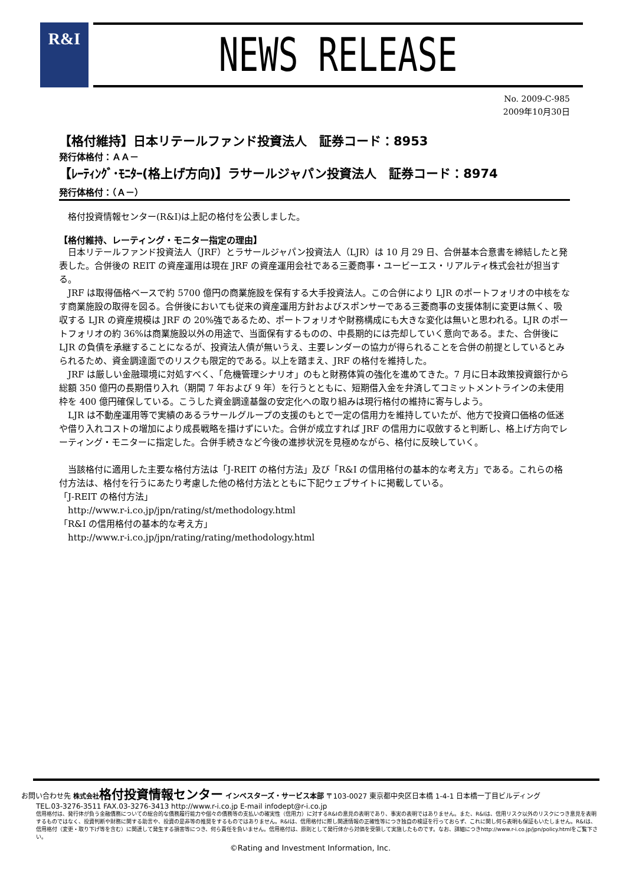R&I
NEWS RELEASE
No. 2009-C-985
2009年10月30日
【格付維持】日本リテールファンド投資法人　証券コード：8953
発行体格付：ＡＡ－
【ﾚｰﾃｨﾝｸﾞ･ﾓﾆﾀｰ(格上げ方向)】ラサールジャパン投資法人　証券コード：8974
発行体格付：（Ａ－）
格付投資情報センター(R&I)は上記の格付を公表しました。
【格付維持、レーティング・モニター指定の理由】
日本リテールファンド投資法人（JRF）とラサールジャパン投資法人（LJR）は 10 月 29 日、合併基本合意書を締結したと発表した。合併後の REIT の資産運用は現在 JRF の資産運用会社である三菱商事・ユービーエス・リアルティ株式会社が担当する。
JRF は取得価格ベースで約 5700 億円の商業施設を保有する大手投資法人。この合併により LJR のポートフォリオの中核をなす商業施設の取得を図る。合併後においても従来の資産運用方針およびスポンサーである三菱商事の支援体制に変更は無く、吸収する LJR の資産規模は JRF の 20%強であるため、ポートフォリオや財務構成にも大きな変化は無いと思われる。LJR のポートフォリオの約 36%は商業施設以外の用途で、当面保有するものの、中長期的には売却していく意向である。また、合併後に LJR の負債を承継することになるが、投資法人債が無いうえ、主要レンダーの協力が得られることを合併の前提としているとみられるため、資金調達面でのリスクも限定的である。以上を踏まえ、JRF の格付を維持した。
JRF は厳しい金融環境に対処すべく、「危機管理シナリオ」のもと財務体質の強化を進めてきた。7 月に日本政策投資銀行から総額 350 億円の長期借り入れ（期間 7 年および 9 年）を行うとともに、短期借入金を弁済してコミットメントラインの未使用枠を 400 億円確保している。こうした資金調達基盤の安定化への取り組みは現行格付の維持に寄与しよう。
LJR は不動産運用等で実績のあるラサールグループの支援のもとで一定の信用力を維持していたが、他方で投資口価格の低迷や借り入れコストの増加により成長戦略を描けずにいた。合併が成立すれば JRF の信用力に収斂すると判断し、格上げ方向でレーティング・モニターに指定した。合併手続きなど今後の進捗状況を見極めながら、格付に反映していく。
当該格付に適用した主要な格付方法は「J-REIT の格付方法」及び「R&I の信用格付の基本的な考え方」である。これらの格付方法は、格付を行うにあたり考慮した他の格付方法とともに下記ウェブサイトに掲載している。
「J-REIT の格付方法」
 http://www.r-i.co.jp/jpn/rating/st/methodology.html
「R&I の信用格付の基本的な考え方」
 http://www.r-i.co.jp/jpn/rating/rating/methodology.html
お問い合わせ先 株式会社 格付投資情報センター インベスターズ・サービス本部 〒103-0027 東京都中央区日本橋 1-4-1 日本橋一丁目ビルディング
TEL.03-3276-3511 FAX.03-3276-3413 http://www.r-i.co.jp E-mail infodept@r-i.co.jp
信用格付は、発行体が負う金融債務についての総合的な債務履行能力や個々の債務等の支払いの確実性（信用力）に対するR&Iの意見の表明であり、事実の表明ではありません。また、R&Iは、信用リスク以外のリスクにつき意見を表明するものではなく、投資判断や財務に関する助言や、投資の是非等の推奨をするものではありません。R&Iは、信用格付に際し関連情報の正確性等につき独自の検証を行っておらず、これに関し何ら表明も保証もいたしません。R&Iは、信用格付（変更・取り下げ等を含む）に関連して発生する損害等につき、何ら責任を負いません。信用格付は、原則として発行体から対価を受領して実施したものです。なお、詳細につきhttp://www.r-i.co.jp/jpn/policy.htmlをご覧下さい。
©Rating and Investment Information, Inc.